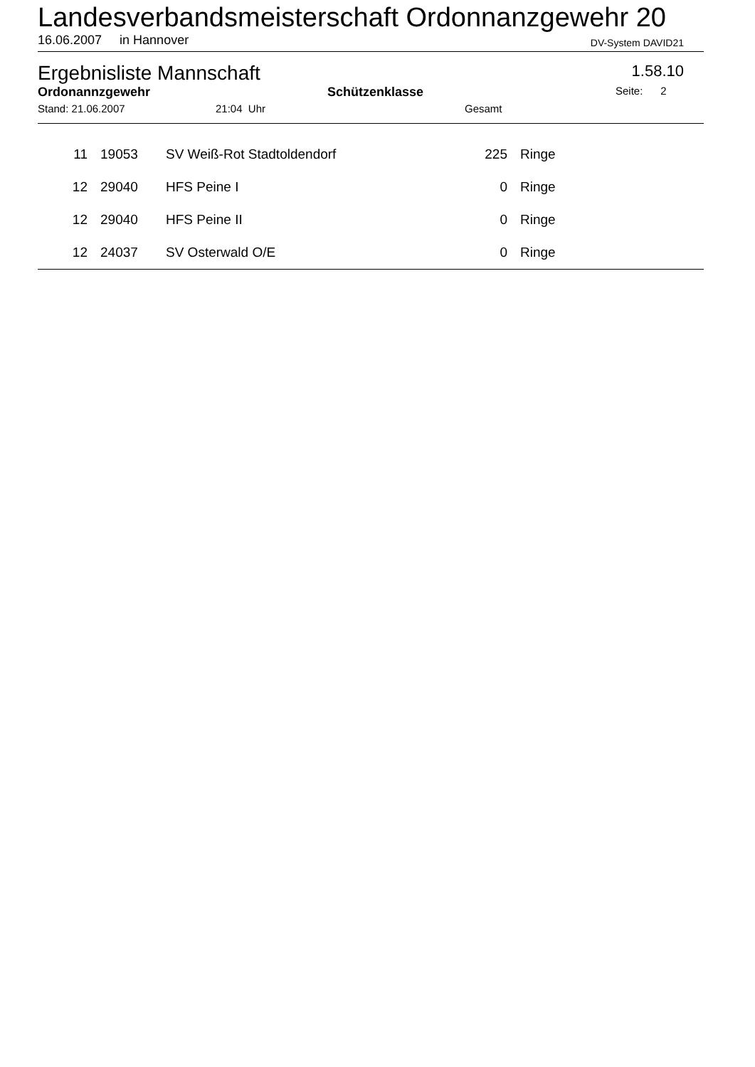Landesverbandsmeisterschaft Ordonnanzgewehr 20
16.06.2007 in Hannover DV-System DAVID21
Ergebnisliste Mannschaft 1.58.10
Ordonannzgewehr Schützenklasse Seite: 2
Stand: 21.06.2007 21:04 Uhr Gesamt
| 11 | 19053 | SV Weiß-Rot Stadtoldendorf | 225 | Ringe |
| 12 | 29040 | HFS Peine I | 0 | Ringe |
| 12 | 29040 | HFS Peine II | 0 | Ringe |
| 12 | 24037 | SV Osterwald O/E | 0 | Ringe |